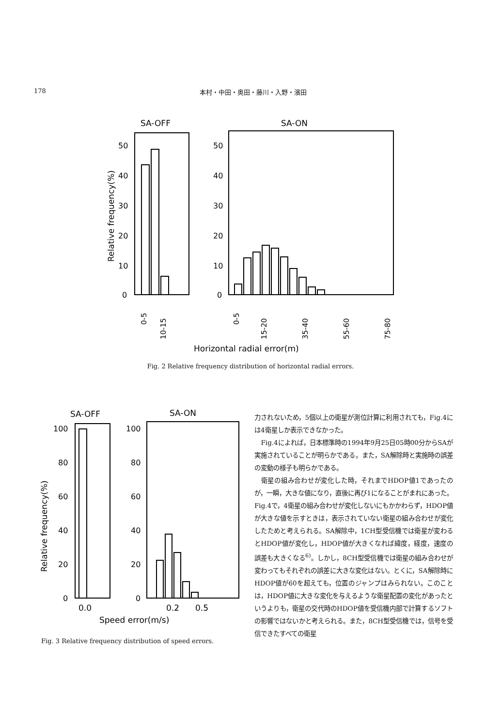178 本村・中田・奥田・藤川・入野・濱田
SA-OFF
SA-ON
0
10
20
30
40
50
0
10
20
30
40
50
Relative frequency(%)
0-5
10-15
0-5
15-20
35-40
55-60
75-80
Horizontal radial error(m)
Fig. 2 Relative frequency distribution of horizontal radial errors.
SA-OFF
SA-ON
0
20
40
60
80
100
0
20
40
60
80
100
Relative frequency(%)
0.0
0.2
0.5
Speed error(m/s)
Fig. 3 Relative frequency distribution of speed errors.
力されないため，5個以上の衛星が測位計算に利用されても，Fig.4には4衛星しか表示できなかった。
Fig.4によれば，日本標準時の1994年9月25日05時00分からSAが実施されていることが明らかである。また，SA解除時と実施時の誤差の変動の様子も明らかである。
衛星の組み合わせが変化した時，それまでHDOP値1であったのが，一瞬，大きな値になり，直後に再び1になることがまれにあった。Fig.4で，4衛星の組み合わせが変化しないにもかかわらず，HDOP値が大きな値を示すときは，表示されていない衛星の組み合わせが変化したためと考えられる。SA解除中，1CH型受信機では衛星が変わるとHDOP値が変化し，HDOP値が大きくなれば緯度，経度，速度の誤差も大きくなる<sup>6)</sup>。しかし，8CH型受信機では衛星の組み合わせが変わってもそれぞれの誤差に大きな変化はない。とくに，SA解除時にHDOP値が60を超えても，位置のジャンプはみられない。このことは，HDOP値に大きな変化を与えるような衛星配置の変化があったというよりも，衛星の交代時のHDOP値を受信機内部で計算するソフトの影響ではないかと考えられる。また，8CH型受信機では，信号を受信できたすべての衛星